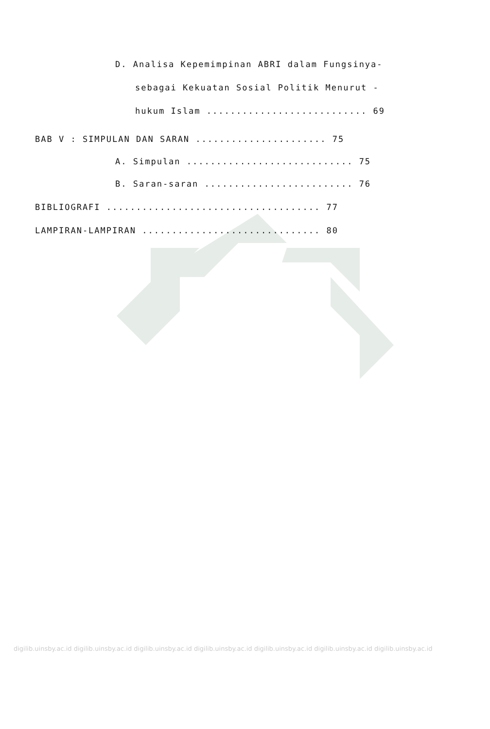D. Analisa Kepemimpinan ABRI dalam Fungsinya-
sebagai Kekuatan Sosial Politik Menurut -
hukum Islam ........................... 69
BAB V : SIMPULAN DAN SARAN ...................... 75
A. Simpulan ............................ 75
B. Saran-saran ......................... 76
BIBLIOGRAFI .................................... 77
LAMPIRAN-LAMPIRAN .............................. 80
digilib.uinsby.ac.id digilib.uinsby.ac.id digilib.uinsby.ac.id digilib.uinsby.ac.id digilib.uinsby.ac.id digilib.uinsby.ac.id digilib.uinsby.ac.id